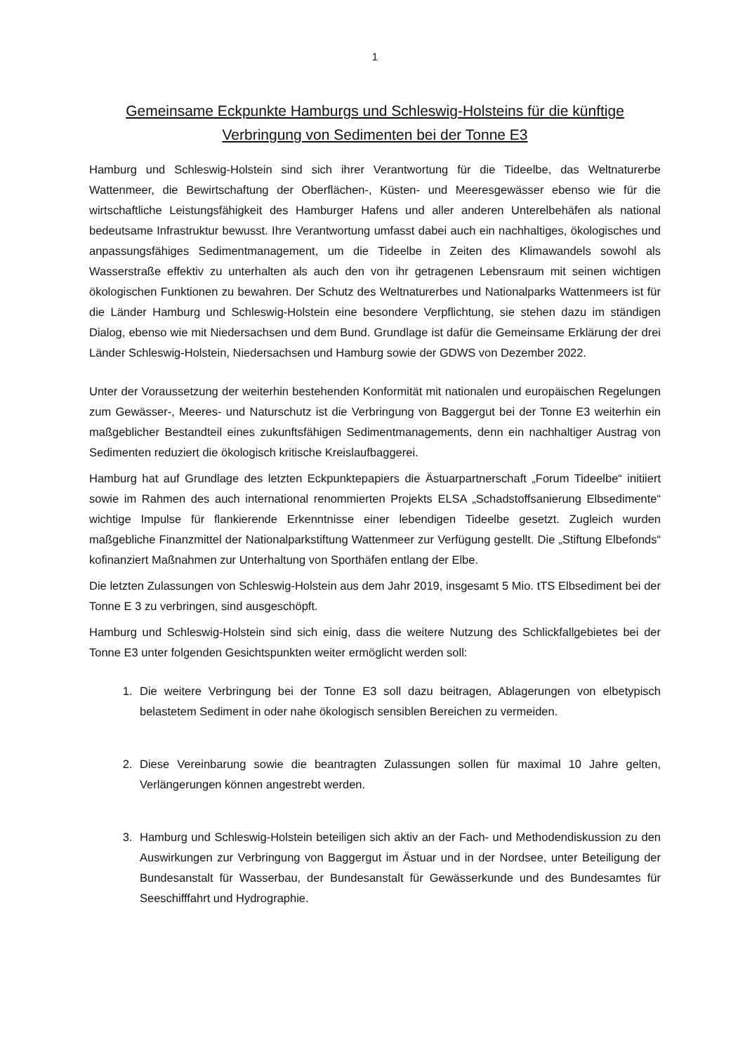1
Gemeinsame Eckpunkte Hamburgs und Schleswig-Holsteins für die künftige Verbringung von Sedimenten bei der Tonne E3
Hamburg und Schleswig-Holstein sind sich ihrer Verantwortung für die Tideelbe, das Weltnaturerbe Wattenmeer, die Bewirtschaftung der Oberflächen-, Küsten- und Meeresgewässer ebenso wie für die wirtschaftliche Leistungsfähigkeit des Hamburger Hafens und aller anderen Unterelbehäfen als national bedeutsame Infrastruktur bewusst. Ihre Verantwortung umfasst dabei auch ein nachhaltiges, ökologisches und anpassungsfähiges Sedimentmanagement, um die Tideelbe in Zeiten des Klimawandels sowohl als Wasserstraße effektiv zu unterhalten als auch den von ihr getragenen Lebensraum mit seinen wichtigen ökologischen Funktionen zu bewahren. Der Schutz des Weltnaturerbes und Nationalparks Wattenmeers ist für die Länder Hamburg und Schleswig-Holstein eine besondere Verpflichtung, sie stehen dazu im ständigen Dialog, ebenso wie mit Niedersachsen und dem Bund. Grundlage ist dafür die Gemeinsame Erklärung der drei Länder Schleswig-Holstein, Niedersachsen und Hamburg sowie der GDWS von Dezember 2022.
Unter der Voraussetzung der weiterhin bestehenden Konformität mit nationalen und europäischen Regelungen zum Gewässer-, Meeres- und Naturschutz ist die Verbringung von Baggergut bei der Tonne E3 weiterhin ein maßgeblicher Bestandteil eines zukunftsfähigen Sedimentmanagements, denn ein nachhaltiger Austrag von Sedimenten reduziert die ökologisch kritische Kreislaufbaggerei.
Hamburg hat auf Grundlage des letzten Eckpunktepapiers die Ästuarpartnerschaft „Forum Tideelbe“ initiiert sowie im Rahmen des auch international renommierten Projekts ELSA „Schadstoffsanierung Elbsedimente“ wichtige Impulse für flankierende Erkenntnisse einer lebendigen Tideelbe gesetzt. Zugleich wurden maßgebliche Finanzmittel der Nationalparkstiftung Wattenmeer zur Verfügung gestellt. Die „Stiftung Elbefonds“ kofinanziert Maßnahmen zur Unterhaltung von Sporthäfen entlang der Elbe.
Die letzten Zulassungen von Schleswig-Holstein aus dem Jahr 2019, insgesamt 5 Mio. tTS Elbsediment bei der Tonne E 3 zu verbringen, sind ausgeschöpft.
Hamburg und Schleswig-Holstein sind sich einig, dass die weitere Nutzung des Schlickfallgebietes bei der Tonne E3 unter folgenden Gesichtspunkten weiter ermöglicht werden soll:
1. Die weitere Verbringung bei der Tonne E3 soll dazu beitragen, Ablagerungen von elbetypisch belastetem Sediment in oder nahe ökologisch sensiblen Bereichen zu vermeiden.
2. Diese Vereinbarung sowie die beantragten Zulassungen sollen für maximal 10 Jahre gelten, Verlängerungen können angestrebt werden.
3. Hamburg und Schleswig-Holstein beteiligen sich aktiv an der Fach- und Methodendiskussion zu den Auswirkungen zur Verbringung von Baggergut im Ästuar und in der Nordsee, unter Beteiligung der Bundesanstalt für Wasserbau, der Bundesanstalt für Gewässerkunde und des Bundesamtes für Seeschifffahrt und Hydrographie.